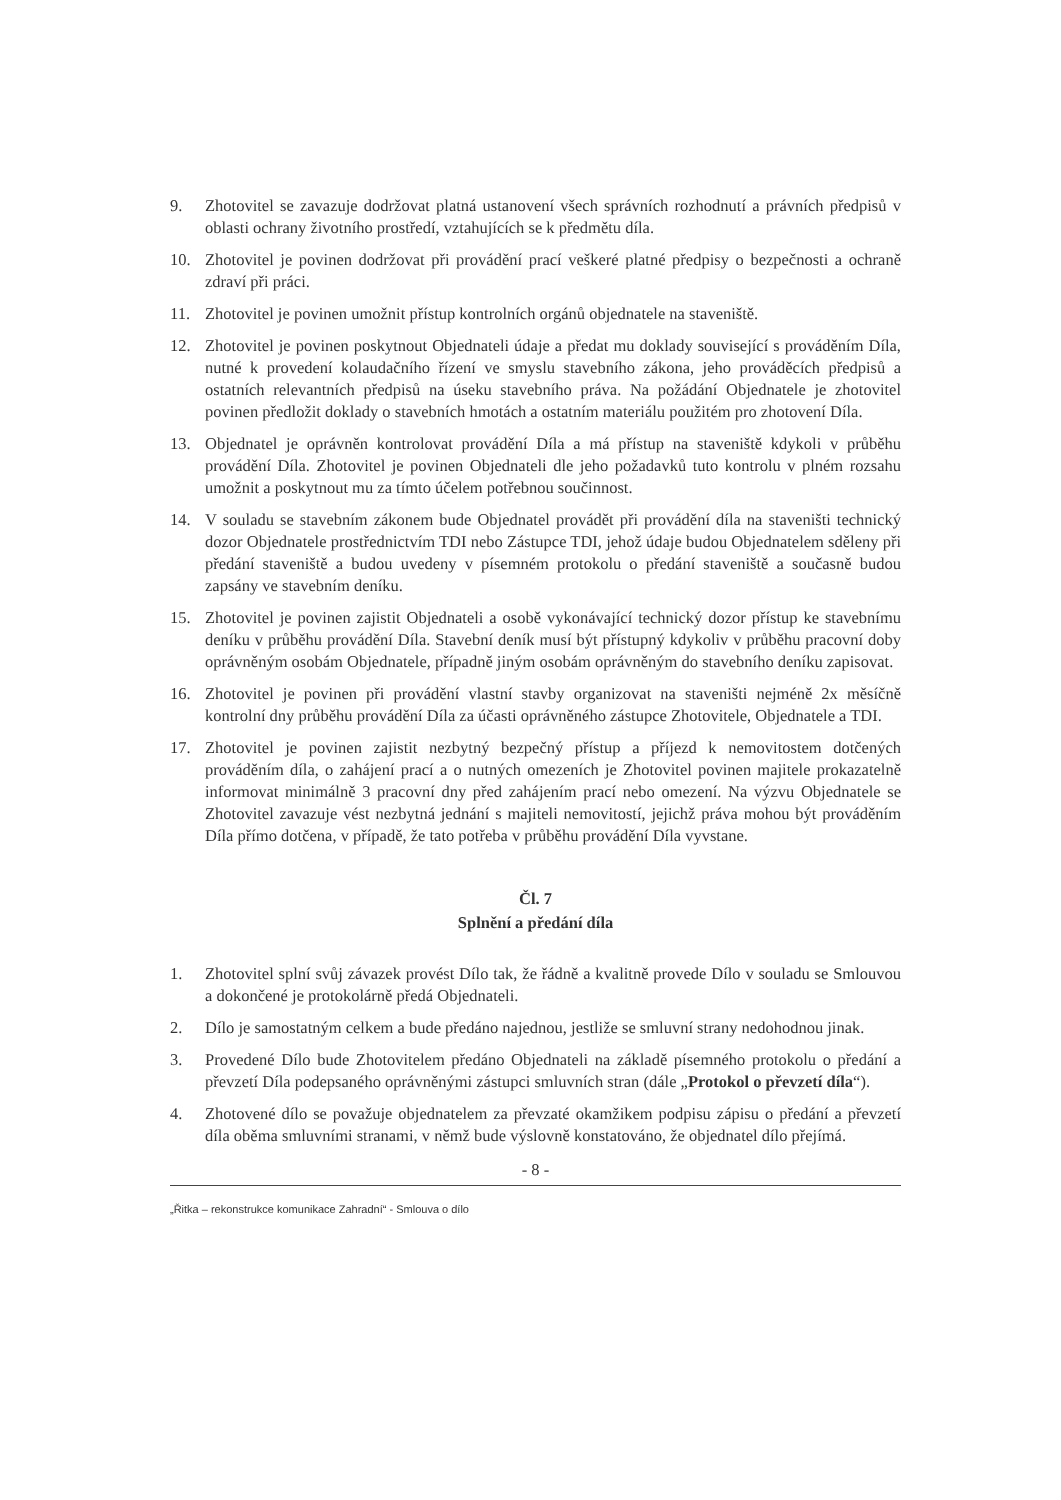9. Zhotovitel se zavazuje dodržovat platná ustanovení všech správních rozhodnutí a právních předpisů v oblasti ochrany životního prostředí, vztahujících se k předmětu díla.
10. Zhotovitel je povinen dodržovat při provádění prací veškeré platné předpisy o bezpečnosti a ochraně zdraví při práci.
11. Zhotovitel je povinen umožnit přístup kontrolních orgánů objednatele na staveniště.
12. Zhotovitel je povinen poskytnout Objednateli údaje a předat mu doklady související s prováděním Díla, nutné k provedení kolaudačního řízení ve smyslu stavebního zákona, jeho prováděcích předpisů a ostatních relevantních předpisů na úseku stavebního práva. Na požádání Objednatele je zhotovitel povinen předložit doklady o stavebních hmotách a ostatním materiálu použitém pro zhotovení Díla.
13. Objednatel je oprávněn kontrolovat provádění Díla a má přístup na staveniště kdykoli v průběhu provádění Díla. Zhotovitel je povinen Objednateli dle jeho požadavků tuto kontrolu v plném rozsahu umožnit a poskytnout mu za tímto účelem potřebnou součinnost.
14. V souladu se stavebním zákonem bude Objednatel provádět při provádění díla na staveništi technický dozor Objednatele prostřednictvím TDI nebo Zástupce TDI, jehož údaje budou Objednatelem sděleny při předání staveniště a budou uvedeny v písemném protokolu o předání staveniště a současně budou zapsány ve stavebním deníku.
15. Zhotovitel je povinen zajistit Objednateli a osobě vykonávající technický dozor přístup ke stavebnímu deníku v průběhu provádění Díla. Stavební deník musí být přístupný kdykoliv v průběhu pracovní doby oprávněným osobám Objednatele, případně jiným osobám oprávněným do stavebního deníku zapisovat.
16. Zhotovitel je povinen při provádění vlastní stavby organizovat na staveništi nejméně 2x měsíčně kontrolní dny průběhu provádění Díla za účasti oprávněného zástupce Zhotovitele, Objednatele a TDI.
17. Zhotovitel je povinen zajistit nezbytný bezpečný přístup a příjezd k nemovitostem dotčených prováděním díla, o zahájení prací a o nutných omezeních je Zhotovitel povinen majitele prokazatelně informovat minimálně 3 pracovní dny před zahájením prací nebo omezení. Na výzvu Objednatele se Zhotovitel zavazuje vést nezbytná jednání s majiteli nemovitostí, jejichž práva mohou být prováděním Díla přímo dotčena, v případě, že tato potřeba v průběhu provádění Díla vyvstane.
Čl. 7
Splnění a předání díla
1. Zhotovitel splní svůj závazek provést Dílo tak, že řádně a kvalitně provede Dílo v souladu se Smlouvou a dokončené je protokolárně předá Objednateli.
2. Dílo je samostatným celkem a bude předáno najednou, jestliže se smluvní strany nedohodnou jinak.
3. Provedené Dílo bude Zhotovitelem předáno Objednateli na základě písemného protokolu o předání a převzetí Díla podepsaného oprávněnými zástupci smluvních stran (dále „Protokol o převzetí díla“).
4. Zhotovené dílo se považuje objednatelem za převzaté okamžikem podpisu zápisu o předání a převzetí díla oběma smluvními stranami, v němž bude výslovně konstatováno, že objednatel dílo přejímá.
- 8 -
„Řitka – rekonstrukce komunikace Zahradní“ - Smlouva o dílo